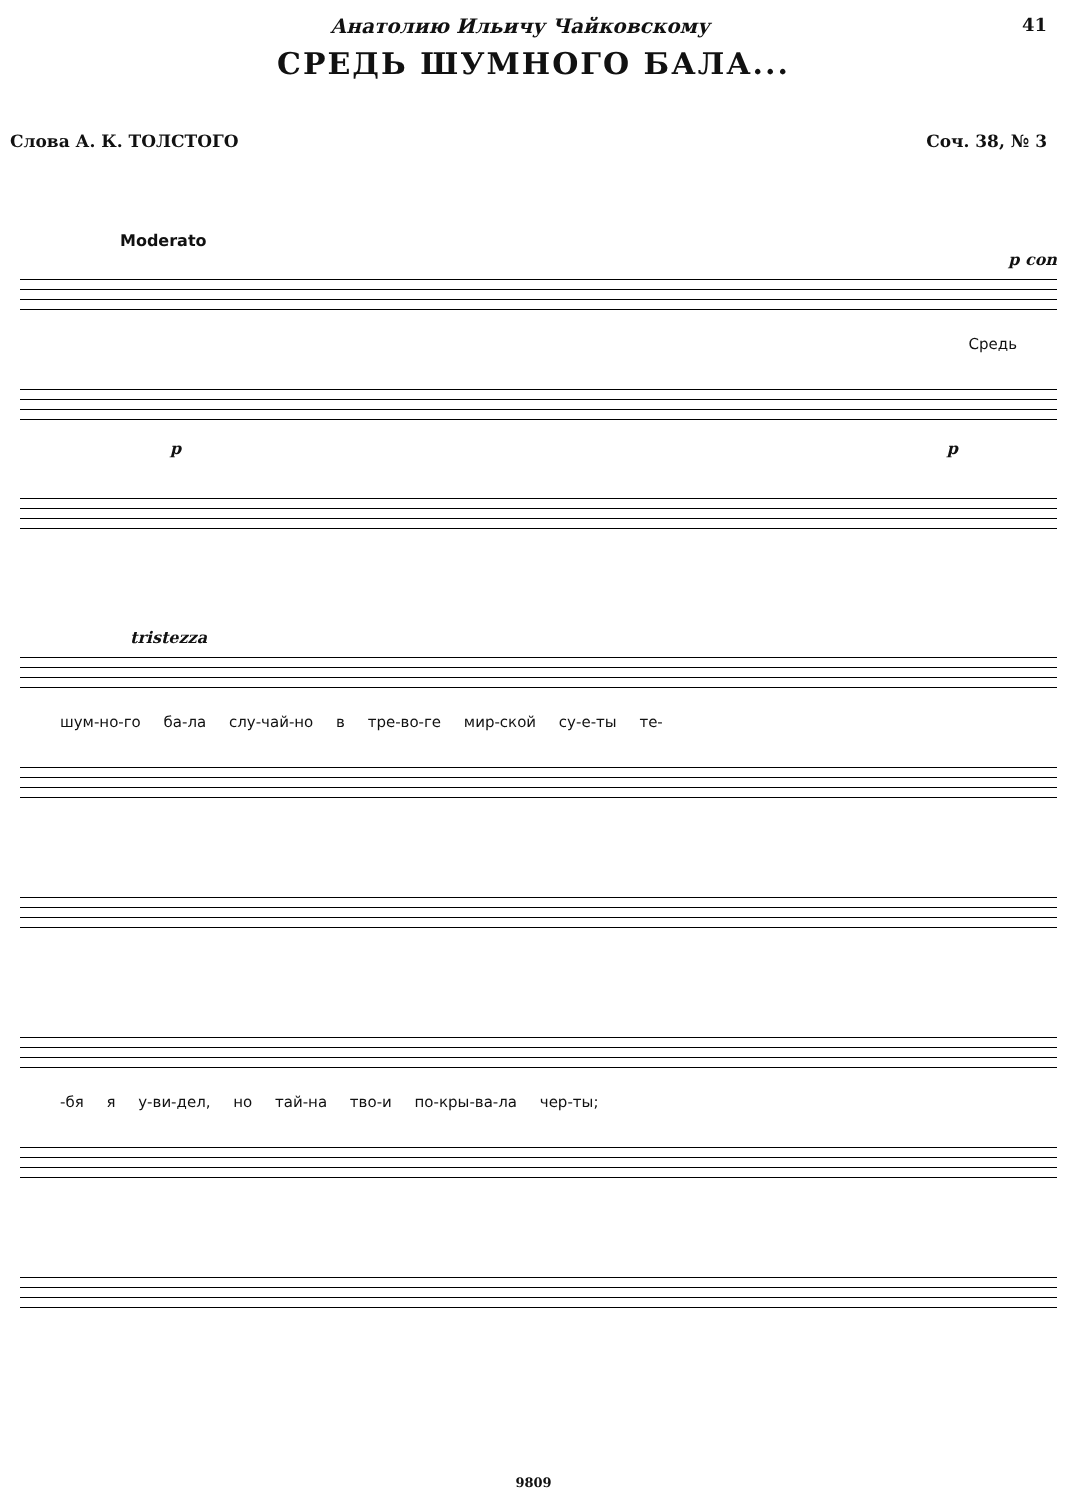Анатолию Ильичу Чайковскому 41
СРЕДЬ ШУМНОГО БАЛА...
Слова А. К. ТОЛСТОГО Соч. 38, № 3
Moderato
p con
Средь
p p
tristezza
шум-но-го ба-ла слу-чай-но в тре-во-ге мир-ской су-е-ты те-
-бя я у-ви-дел, но тай-на тво-и по-кры-ва-ла чер-ты;
9809